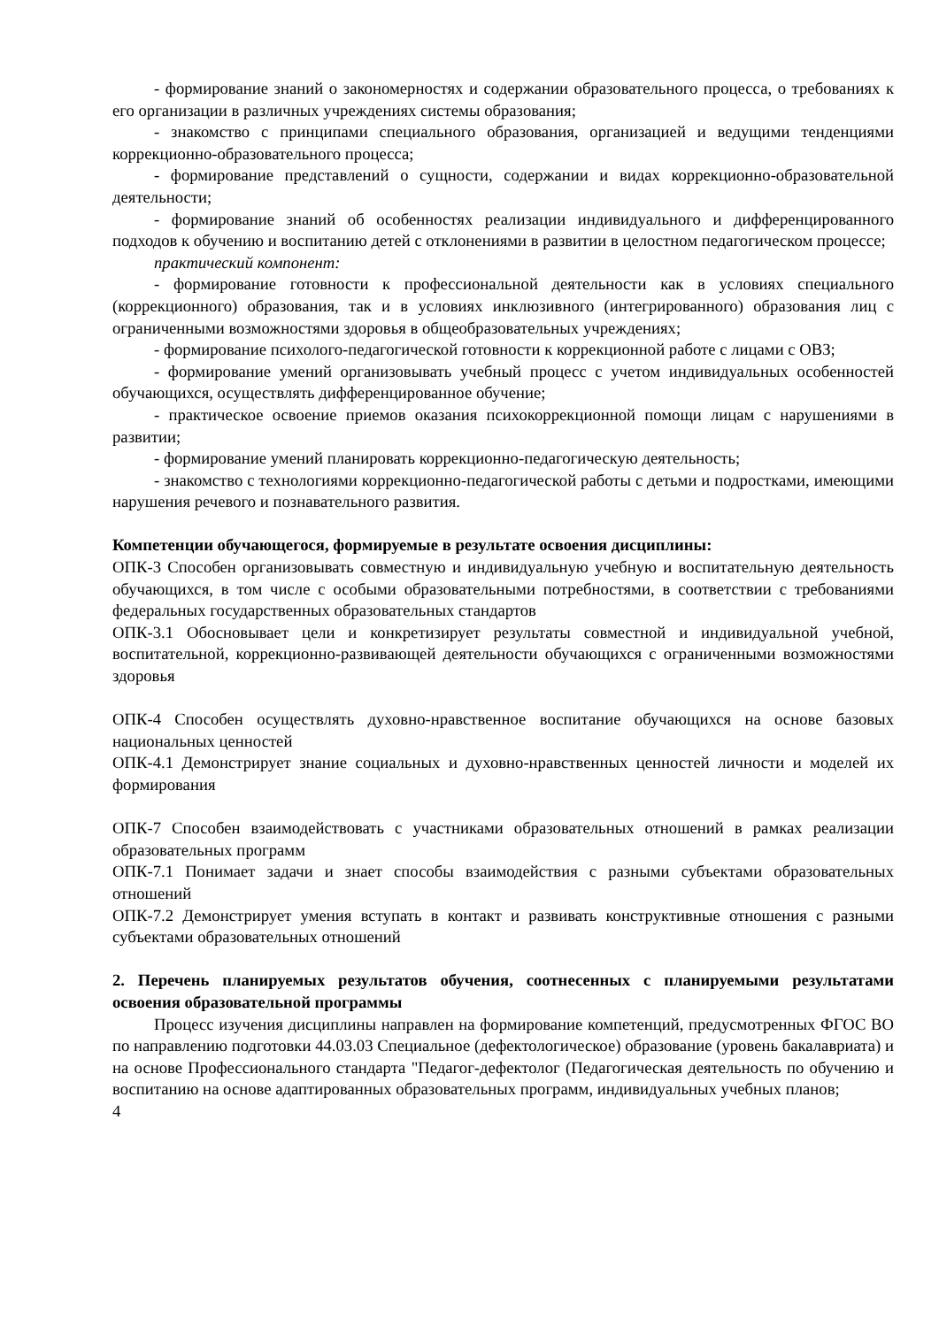- формирование знаний о закономерностях и содержании образовательного процесса, о требованиях к его организации в различных учреждениях системы образования;
- знакомство с принципами специального образования, организацией и ведущими тенденциями коррекционно-образовательного процесса;
- формирование представлений о сущности, содержании и видах коррекционно-образовательной деятельности;
- формирование знаний об особенностях реализации индивидуального и дифференцированного подходов к обучению и воспитанию детей с отклонениями в развитии в целостном педагогическом процессе;
практический компонент:
- формирование готовности к профессиональной деятельности как в условиях специального (коррекционного) образования, так и в условиях инклюзивного (интегрированного) образования лиц с ограниченными возможностями здоровья в общеобразовательных учреждениях;
- формирование психолого-педагогической готовности к коррекционной работе с лицами с ОВЗ;
- формирование умений организовывать учебный процесс с учетом индивидуальных особенностей обучающихся, осуществлять дифференцированное обучение;
- практическое освоение приемов оказания психокоррекционной помощи лицам с нарушениями в развитии;
- формирование умений планировать коррекционно-педагогическую деятельность;
- знакомство с технологиями коррекционно-педагогической работы с детьми и подростками, имеющими нарушения речевого и познавательного развития.
Компетенции обучающегося, формируемые в результате освоения дисциплины:
ОПК-3 Способен организовывать совместную и индивидуальную учебную и воспитательную деятельность обучающихся, в том числе с особыми образовательными потребностями, в соответствии с требованиями федеральных государственных образовательных стандартов
ОПК-3.1 Обосновывает цели и конкретизирует результаты совместной и индивидуальной учебной, воспитательной, коррекционно-развивающей деятельности обучающихся с ограниченными возможностями здоровья
ОПК-4 Способен осуществлять духовно-нравственное воспитание обучающихся на основе базовых национальных ценностей
ОПК-4.1 Демонстрирует знание социальных и духовно-нравственных ценностей личности и моделей их формирования
ОПК-7 Способен взаимодействовать с участниками образовательных отношений в рамках реализации образовательных программ
ОПК-7.1 Понимает задачи и знает способы взаимодействия с разными субъектами образовательных отношений
ОПК-7.2 Демонстрирует умения вступать в контакт и развивать конструктивные отношения с разными субъектами образовательных отношений
2. Перечень планируемых результатов обучения, соотнесенных с планируемыми результатами освоения образовательной программы
Процесс изучения дисциплины направлен на формирование компетенций, предусмотренных ФГОС ВО по направлению подготовки 44.03.03 Специальное (дефектологическое) образование (уровень бакалавриата) и на основе Профессионального стандарта "Педагог-дефектолог (Педагогическая деятельность по обучению и воспитанию на основе адаптированных образовательных программ, индивидуальных учебных планов;
4